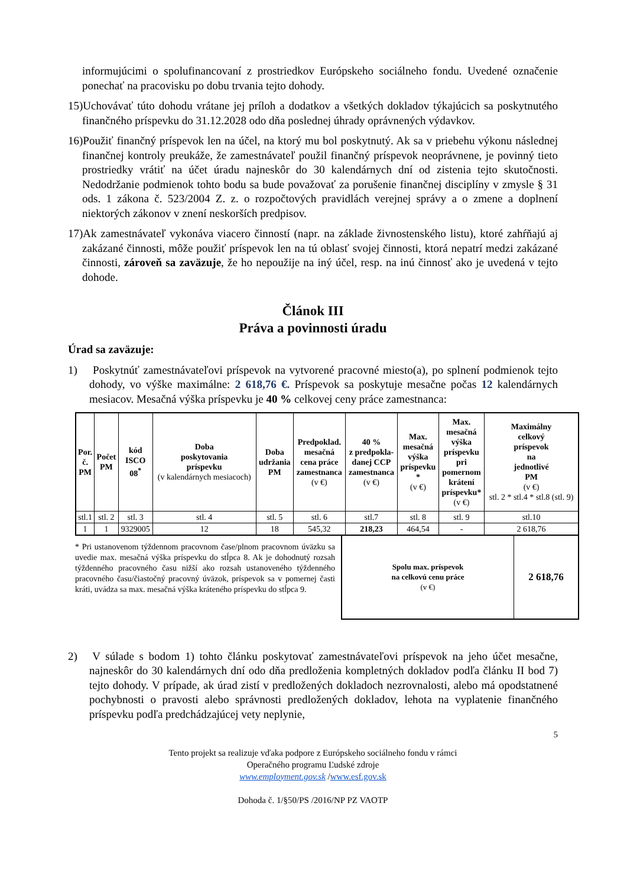informujúcimi o spolufinancovaní z prostriedkov Európskeho sociálneho fondu. Uvedené označenie ponechať na pracovisku po dobu trvania tejto dohody.
15)Uchovávať túto dohodu vrátane jej príloh a dodatkov a všetkých dokladov týkajúcich sa poskytnutého finančného príspevku do 31.12.2028 odo dňa poslednej úhrady oprávnených výdavkov.
16)Použiť finančný príspevok len na účel, na ktorý mu bol poskytnutý. Ak sa v priebehu výkonu následnej finančnej kontroly preukáže, že zamestnávateľ použil finančný príspevok neoprávnene, je povinný tieto prostriedky vrátiť na účet úradu najneskôr do 30 kalendárnych dní od zistenia tejto skutočnosti. Nedodržanie podmienok tohto bodu sa bude považovať za porušenie finančnej disciplíny v zmysle § 31 ods. 1 zákona č. 523/2004 Z. z. o rozpočtových pravidlách verejnej správy a o zmene a doplnení niektorých zákonov v znení neskorších predpisov.
17)Ak zamestnávateľ vykonáva viacero činností (napr. na základe živnostenského listu), ktoré zahŕňajú aj zakázané činnosti, môže použiť príspevok len na tú oblasť svojej činnosti, ktorá nepatrí medzi zakázané činnosti, zároveň sa zaväzuje, že ho nepoužije na iný účel, resp. na inú činnosť ako je uvedená v tejto dohode.
Článok III
Práva a povinnosti úradu
Úrad sa zaväzuje:
1) Poskytnúť zamestnávateľovi príspevok na vytvorené pracovné miesto(a), po splnení podmienok tejto dohody, vo výške maximálne: 2 618,76 €. Príspevok sa poskytuje mesačne počas 12 kalendárnych mesiacov. Mesačná výška príspevku je 40 % celkovej ceny práce zamestnanca:
| Por. č. PM | Počet PM | kód ISCO 08<sup>*</sup> | Doba poskytovania príspevku (v kalendárnych mesiacoch) | Doba udržania PM | Predpoklad. mesačná cena práce zamestnanca (v €) | 40 % z predpokla- danej CCP zamestnanca (v €) | Max. mesačná výška príspevku * (v €) | Max. mesačná výška príspevku pri pomernom krátení príspevku* (v €) | Maximálny celkový príspevok na jednotlivé PM (v €) stl. 2 * stl.4 * stl.8 (stl. 9) |
| --- | --- | --- | --- | --- | --- | --- | --- | --- | --- |
| stl.1 | stl. 2 | stl. 3 | stl. 4 | stl. 5 | stl. 6 | stl.7 | stl. 8 | stl. 9 | stl.10 |
| 1 | 1 | 9329005 | 12 | 18 | 545,32 | 218,23 | 464,54 | - | 2 618,76 |
* Pri ustanovenom týždennom pracovnom čase/plnom pracovnom úväzku sa uvedie max. mesačná výška príspevku do stĺpca 8. Ak je dohodnutý rozsah týždenného pracovného času nižší ako rozsah ustanoveného týždenného pracovného času/čiastočný pracovný úväzok, príspevok sa v pomernej časti kráti, uvádza sa max. mesačná výška kráteného príspevku do stĺpca 9.
Spolu max. príspevok
na celkovú cenu práce
(v €)
2 618,76
2) V súlade s bodom 1) tohto článku poskytovať zamestnávateľovi príspevok na jeho účet mesačne, najneskôr do 30 kalendárnych dní odo dňa predloženia kompletných dokladov podľa článku II bod 7) tejto dohody. V prípade, ak úrad zistí v predložených dokladoch nezrovnalosti, alebo má opodstatnené pochybnosti o pravosti alebo správnosti predložených dokladov, lehota na vyplatenie finančného príspevku podľa predchádzajúcej vety neplynie,
5
Tento projekt sa realizuje vďaka podpore z Európskeho sociálneho fondu v rámci
Operačného programu Ľudské zdroje
www.employment.gov.sk /www.esf.gov.sk
Dohoda č. 1/§50/PS /2016/NP PZ VAOTP